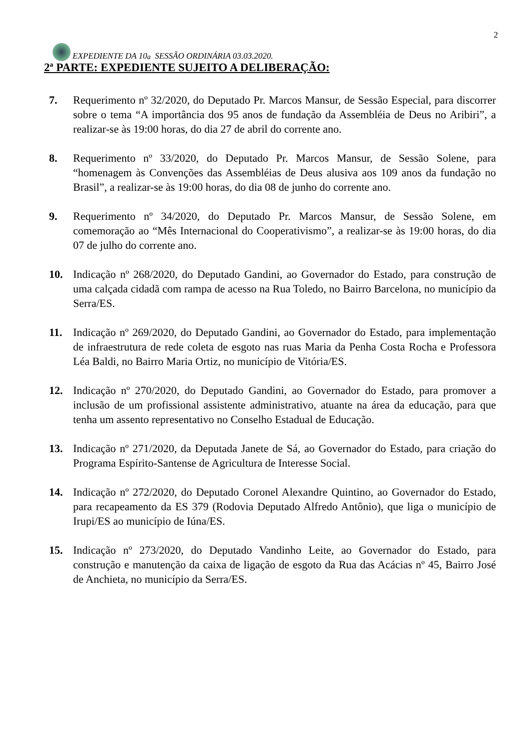EXPEDIENTE DA 10<sup>a</sup> SESSÃO ORDINÁRIA 03.03.2020.
2
2ª PARTE: EXPEDIENTE SUJEITO A DELIBERAÇÃO:
7. Requerimento nº 32/2020, do Deputado Pr. Marcos Mansur, de Sessão Especial, para discorrer sobre o tema “A importância dos 95 anos de fundação da Assembléia de Deus no Aribiri”, a realizar-se às 19:00 horas, do dia 27 de abril do corrente ano.
8. Requerimento nº 33/2020, do Deputado Pr. Marcos Mansur, de Sessão Solene, para “homenagem às Convenções das Assembléias de Deus alusiva aos 109 anos da fundação no Brasil”, a realizar-se às 19:00 horas, do dia 08 de junho do corrente ano.
9. Requerimento nº 34/2020, do Deputado Pr. Marcos Mansur, de Sessão Solene, em comemoração ao “Mês Internacional do Cooperativismo”, a realizar-se às 19:00 horas, do dia 07 de julho do corrente ano.
10. Indicação nº 268/2020, do Deputado Gandini, ao Governador do Estado, para construção de uma calçada cidadã com rampa de acesso na Rua Toledo, no Bairro Barcelona, no município da Serra/ES.
11. Indicação nº 269/2020, do Deputado Gandini, ao Governador do Estado, para implementação de infraestrutura de rede coleta de esgoto nas ruas Maria da Penha Costa Rocha e Professora Léa Baldi, no Bairro Maria Ortiz, no município de Vitória/ES.
12. Indicação nº 270/2020, do Deputado Gandini, ao Governador do Estado, para promover a inclusão de um profissional assistente administrativo, atuante na área da educação, para que tenha um assento representativo no Conselho Estadual de Educação.
13. Indicação nº 271/2020, da Deputada Janete de Sá, ao Governador do Estado, para criação do Programa Espírito-Santense de Agricultura de Interesse Social.
14. Indicação nº 272/2020, do Deputado Coronel Alexandre Quintino, ao Governador do Estado, para recapeamento da ES 379 (Rodovia Deputado Alfredo Antônio), que liga o município de Irupi/ES ao município de Iúna/ES.
15. Indicação nº 273/2020, do Deputado Vandinho Leite, ao Governador do Estado, para construção e manutenção da caixa de ligação de esgoto da Rua das Acácias nº 45, Bairro José de Anchieta, no município da Serra/ES.